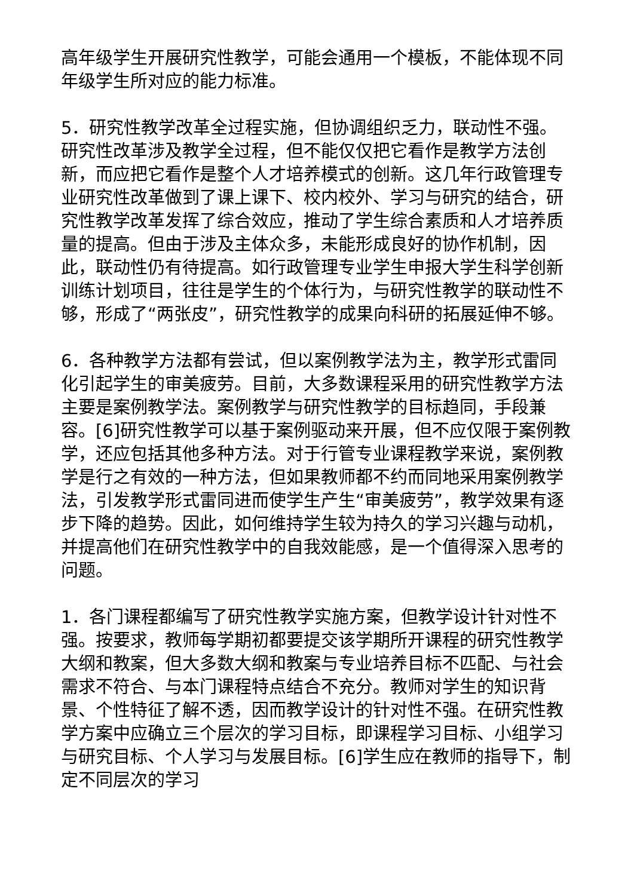高年级学生开展研究性教学，可能会通用一个模板，不能体现不同年级学生所对应的能力标准。
5．研究性教学改革全过程实施，但协调组织乏力，联动性不强。研究性改革涉及教学全过程，但不能仅仅把它看作是教学方法创新，而应把它看作是整个人才培养模式的创新。这几年行政管理专业研究性改革做到了课上课下、校内校外、学习与研究的结合，研究性教学改革发挥了综合效应，推动了学生综合素质和人才培养质量的提高。但由于涉及主体众多，未能形成良好的协作机制，因此，联动性仍有待提高。如行政管理专业学生申报大学生科学创新训练计划项目，往往是学生的个体行为，与研究性教学的联动性不够，形成了“两张皮”，研究性教学的成果向科研的拓展延伸不够。
6．各种教学方法都有尝试，但以案例教学法为主，教学形式雷同化引起学生的审美疲劳。目前，大多数课程采用的研究性教学方法主要是案例教学法。案例教学与研究性教学的目标趋同，手段兼容。[6]研究性教学可以基于案例驱动来开展，但不应仅限于案例教学，还应包括其他多种方法。对于行管专业课程教学来说，案例教学是行之有效的一种方法，但如果教师都不约而同地采用案例教学法，引发教学形式雷同进而使学生产生“审美疲劳”，教学效果有逐步下降的趋势。因此，如何维持学生较为持久的学习兴趣与动机，并提高他们在研究性教学中的自我效能感，是一个值得深入思考的问题。
1．各门课程都编写了研究性教学实施方案，但教学设计针对性不强。按要求，教师每学期初都要提交该学期所开课程的研究性教学大纲和教案，但大多数大纲和教案与专业培养目标不匹配、与社会需求不符合、与本门课程特点结合不充分。教师对学生的知识背景、个性特征了解不透，因而教学设计的针对性不强。在研究性教学方案中应确立三个层次的学习目标，即课程学习目标、小组学习与研究目标、个人学习与发展目标。[6]学生应在教师的指导下，制定不同层次的学习